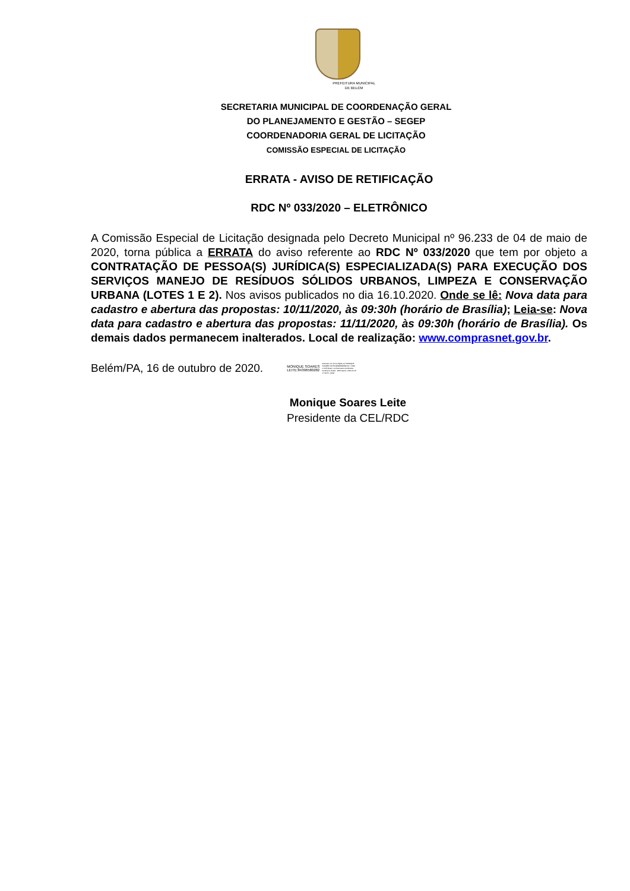PREFEITURA MUNICIPAL
DE BELÉM
SECRETARIA MUNICIPAL DE COORDENAÇÃO GERAL
DO PLANEJAMENTO E GESTÃO – SEGEP
COORDENADORIA GERAL DE LICITAÇÃO
COMISSÃO ESPECIAL DE LICITAÇÃO
ERRATA - AVISO DE RETIFICAÇÃO
RDC Nº 033/2020 – ELETRÔNICO
A Comissão Especial de Licitação designada pelo Decreto Municipal nº 96.233 de 04 de maio de 2020, torna pública a ERRATA do aviso referente ao RDC Nº 033/2020 que tem por objeto a CONTRATAÇÃO DE PESSOA(S) JURÍDICA(S) ESPECIALIZADA(S) PARA EXECUÇÃO DOS SERVIÇOS MANEJO DE RESÍDUOS SÓLIDOS URBANOS, LIMPEZA E CONSERVAÇÃO URBANA (LOTES 1 E 2). Nos avisos publicados no dia 16.10.2020. Onde se lê: Nova data para cadastro e abertura das propostas: 10/11/2020, às 09:30h (horário de Brasília); Leia-se: Nova data para cadastro e abertura das propostas: 11/11/2020, às 09:30h (horário de Brasília). Os demais dados permanecem inalterados. Local de realização: www.comprasnet.gov.br.
Belém/PA, 16 de outubro de 2020.
MONIQUE SOARES
LEITE:84396580282
Assinado de forma digital por MONIQUE SOARES LEITE:84396580282 DN: c=BR, o=ICP-Brasil, ou=Secretaria da Receita Federal do Brasil - RFB Dados: 2020.10.15 17:04:57 -03'00'
Monique Soares Leite
Presidente da CEL/RDC